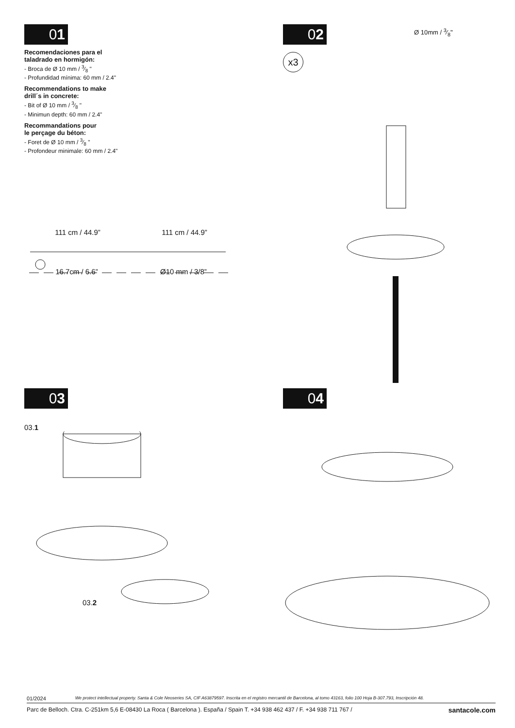01
Recomendaciones para el
taladrado en hormigón:
- Broca de Ø 10 mm / 3⁄8 "
- Profundidad mínima: 60 mm / 2.4"
Recommendations to make
drill´s in concrete:
- Bit of Ø 10 mm / 3⁄8 "
- Minimun depth: 60 mm / 2.4"
Recommandations pour
le perçage du béton:
- Foret de Ø 10 mm / 3⁄8 "
- Profondeur minimale: 60 mm / 2.4"
111 cm / 44.9” 111 cm / 44.9”
16.7cm / 6.6” Ø10 mm / 3/8”
02
Ø 10mm / 3⁄8"
x3
03
03.1
03.2
04
01/2024 We protect intellectual property. Santa & Cole Neoseries SA, CIF A63879597. Inscrita en el registro mercantil de Barcelona, al tomo 43163, folio 100 Hoja B-307.793, Inscripción 48.
Parc de Belloch. Ctra. C-251km 5,6 E-08430 La Roca ( Barcelona ). España / Spain T. +34 938 462 437 / F. +34 938 711 767 / santacole.com